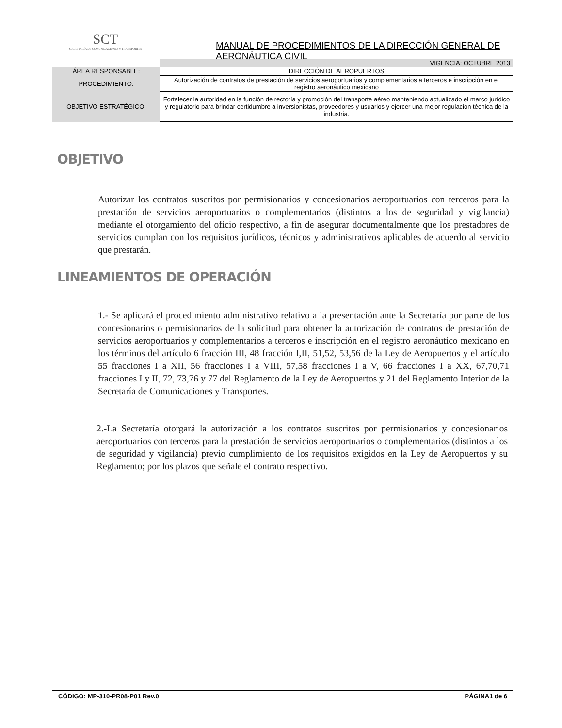SCT
SECRETARÍA DE COMUNICACIONES Y TRANSPORTES
MANUAL DE PROCEDIMIENTOS DE LA DIRECCIÓN GENERAL DE AERONÁUTICA CIVIL
| | VIGENCIA: OCTUBRE 2013 |
| ÁREA RESPONSABLE: | DIRECCIÓN DE AEROPUERTOS |
| PROCEDIMIENTO: | Autorización de contratos de prestación de servicios aeroportuarios y complementarios a terceros e inscripción en el registro aeronáutico mexicano |
| OBJETIVO ESTRATÉGICO: | Fortalecer la autoridad en la función de rectoría y promoción del transporte aéreo manteniendo actualizado el marco jurídico y regulatorio para brindar certidumbre a inversionistas, proveedores y usuarios y ejercer una mejor regulación técnica de la industria. |
OBJETIVO
Autorizar los contratos suscritos por permisionarios y concesionarios aeroportuarios con terceros para la prestación de servicios aeroportuarios o complementarios (distintos a los de seguridad y vigilancia) mediante el otorgamiento del oficio respectivo, a fin de asegurar documentalmente que los prestadores de servicios cumplan con los requisitos jurídicos, técnicos y administrativos aplicables de acuerdo al servicio que prestarán.
LINEAMIENTOS DE OPERACIÓN
1.- Se aplicará el procedimiento administrativo relativo a la presentación ante la Secretaría por parte de los concesionarios o permisionarios de la solicitud para obtener la autorización de contratos de prestación de servicios aeroportuarios y complementarios a terceros e inscripción en el registro aeronáutico mexicano en los términos del artículo 6 fracción III, 48 fracción I,II, 51,52, 53,56 de la Ley de Aeropuertos y el artículo 55 fracciones I a XII, 56 fracciones I a VIII, 57,58 fracciones I a V, 66 fracciones I a XX, 67,70,71 fracciones I y II, 72, 73,76 y 77 del Reglamento de la Ley de Aeropuertos y 21 del Reglamento Interior de la Secretaría de Comunicaciones y Transportes.
2.-La Secretaría otorgará la autorización a los contratos suscritos por permisionarios y concesionarios aeroportuarios con terceros para la prestación de servicios aeroportuarios o complementarios (distintos a los de seguridad y vigilancia) previo cumplimiento de los requisitos exigidos en la Ley de Aeropuertos y su Reglamento; por los plazos que señale el contrato respectivo.
CÓDIGO: MP-310-PR08-P01 Rev.0 PÁGINA1 de 6